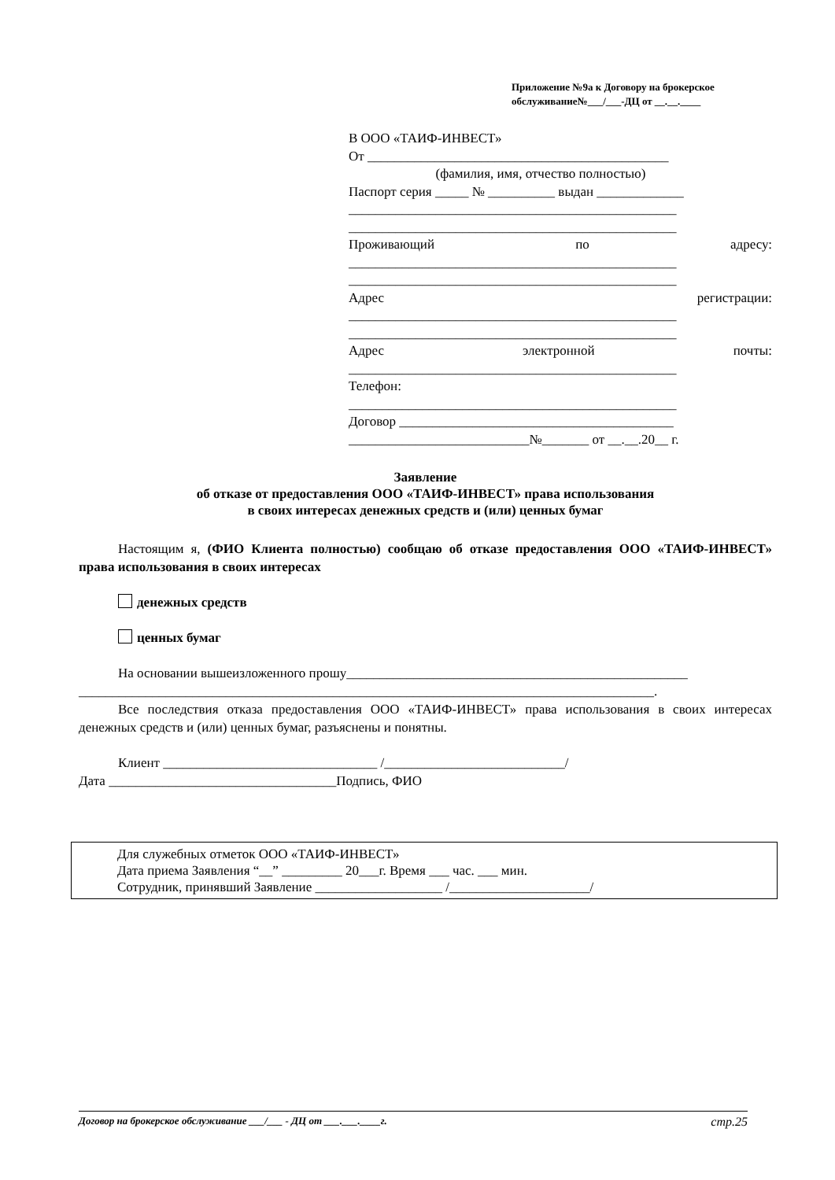Приложение №9а к Договору на брокерское
обслуживание№___/___-ДЦ от __.__.____
В ООО «ТАИФ-ИНВЕСТ»
От _____________________________________________
(фамилия, имя, отчество полностью)
Паспорт серия _____ № __________ выдан _____________
_________________________________________________
_________________________________________________
Проживающий по адресу:
_________________________________________________
_________________________________________________
Адрес регистрации:
_________________________________________________
_________________________________________________
Адрес электронной почты:
_________________________________________________
Телефон:
_________________________________________________
Договор _________________________________________
___________________________№_______ от __.__.20__ г.
Заявление
об отказе от предоставления ООО «ТАИФ-ИНВЕСТ» права использования
в своих интересах денежных средств и (или) ценных бумаг
Настоящим я, (ФИО Клиента полностью) сообщаю об отказе предоставления ООО «ТАИФ-ИНВЕСТ» права использования в своих интересах
денежных средств
ценных бумаг
На основании вышеизложенного прошу___________________________________________________
______________________________________________________________________________________.
Все последствия отказа предоставления ООО «ТАИФ-ИНВЕСТ» права использования в своих интересах денежных средств и (или) ценных бумаг, разъяснены и понятны.
Клиент ________________________________ /___________________________/
Дата __________________________________Подпись, ФИО
Для служебных отметок ООО «ТАИФ-ИНВЕСТ»
Дата приема Заявления “__” _________ 20___г. Время ___ час. ___ мин.
Сотрудник, принявший Заявление ___________________ /_____________________/
Договор на брокерское обслуживание ___/___ - ДЦ от ___.___.____г. стр.25